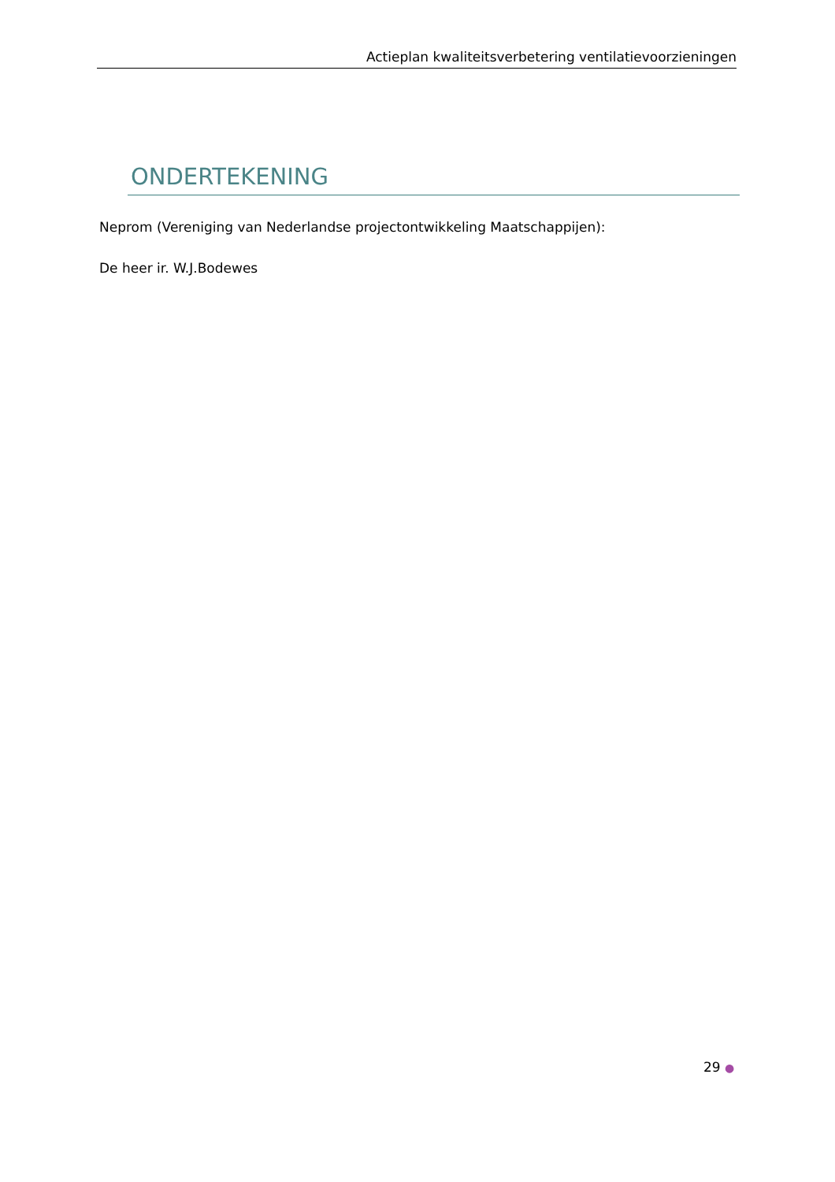Actieplan kwaliteitsverbetering ventilatievoorzieningen
ONDERTEKENING
Neprom (Vereniging van Nederlandse projectontwikkeling Maatschappijen):
De heer ir. W.J.Bodewes
29 ●